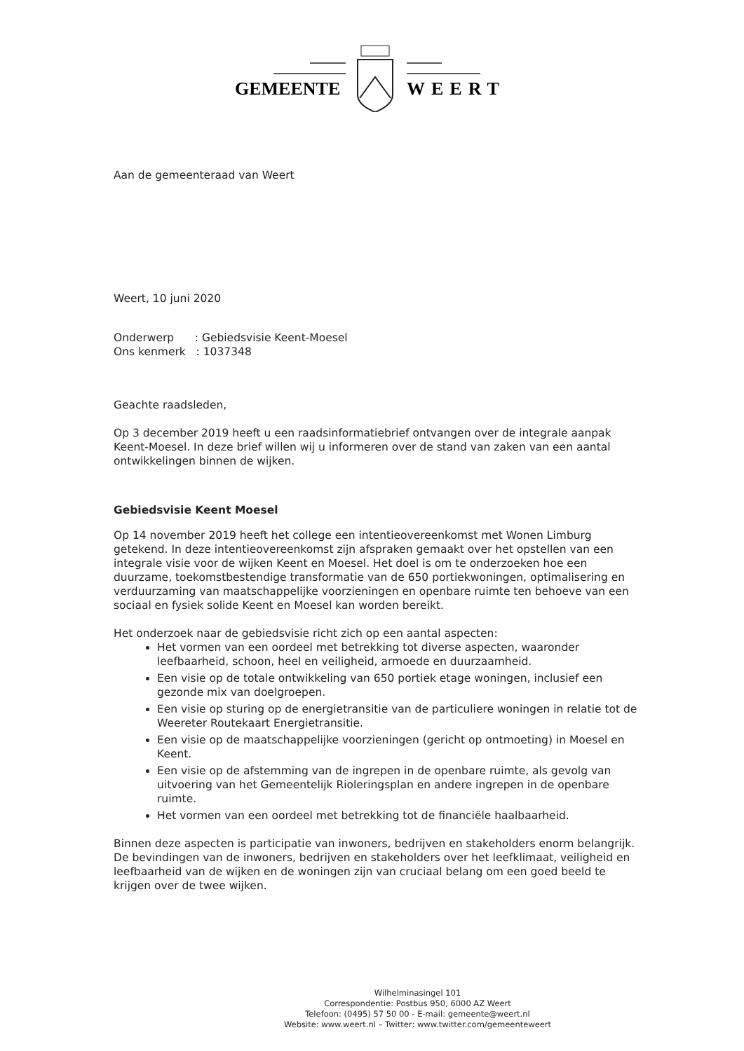GEMEENTE
WEERT
Aan de gemeenteraad van Weert
Weert, 10 juni 2020
Onderwerp : Gebiedsvisie Keent-Moesel
Ons kenmerk : 1037348
Geachte raadsleden,
Op 3 december 2019 heeft u een raadsinformatiebrief ontvangen over de integrale aanpak Keent-Moesel. In deze brief willen wij u informeren over de stand van zaken van een aantal ontwikkelingen binnen de wijken.
Gebiedsvisie Keent Moesel
Op 14 november 2019 heeft het college een intentieovereenkomst met Wonen Limburg getekend. In deze intentieovereenkomst zijn afspraken gemaakt over het opstellen van een integrale visie voor de wijken Keent en Moesel. Het doel is om te onderzoeken hoe een duurzame, toekomstbestendige transformatie van de 650 portiekwoningen, optimalisering en verduurzaming van maatschappelijke voorzieningen en openbare ruimte ten behoeve van een sociaal en fysiek solide Keent en Moesel kan worden bereikt.
Het onderzoek naar de gebiedsvisie richt zich op een aantal aspecten:
Het vormen van een oordeel met betrekking tot diverse aspecten, waaronder leefbaarheid, schoon, heel en veiligheid, armoede en duurzaamheid.
Een visie op de totale ontwikkeling van 650 portiek etage woningen, inclusief een gezonde mix van doelgroepen.
Een visie op sturing op de energietransitie van de particuliere woningen in relatie tot de Weereter Routekaart Energietransitie.
Een visie op de maatschappelijke voorzieningen (gericht op ontmoeting) in Moesel en Keent.
Een visie op de afstemming van de ingrepen in de openbare ruimte, als gevolg van uitvoering van het Gemeentelijk Rioleringsplan en andere ingrepen in de openbare ruimte.
Het vormen van een oordeel met betrekking tot de financiële haalbaarheid.
Binnen deze aspecten is participatie van inwoners, bedrijven en stakeholders enorm belangrijk. De bevindingen van de inwoners, bedrijven en stakeholders over het leefklimaat, veiligheid en leefbaarheid van de wijken en de woningen zijn van cruciaal belang om een goed beeld te krijgen over de twee wijken.
Wilhelminasingel 101
Correspondentie: Postbus 950, 6000 AZ Weert
Telefoon: (0495) 57 50 00 - E-mail: gemeente@weert.nl
Website: www.weert.nl – Twitter: www.twitter.com/gemeenteweert